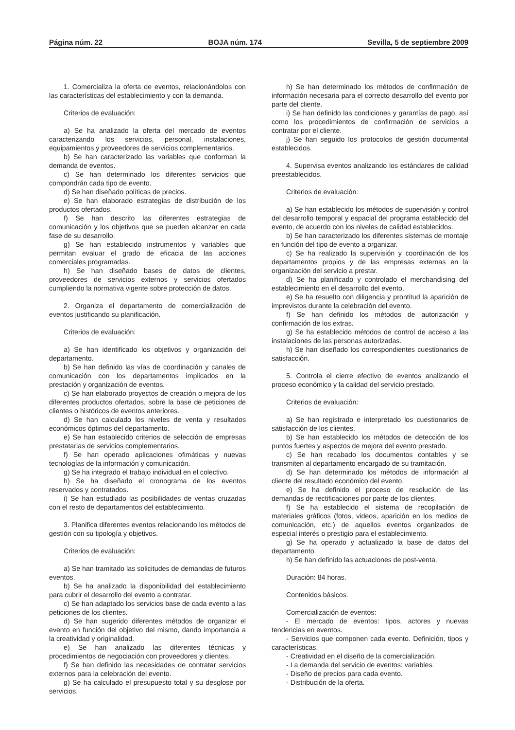Página núm. 22 BOJA núm. 174 Sevilla, 5 de septiembre 2009
1. Comercializa la oferta de eventos, relacionándolos con las características del establecimiento y con la demanda.
Criterios de evaluación:
a) Se ha analizado la oferta del mercado de eventos caracterizando los servicios, personal, instalaciones, equipamientos y proveedores de servicios complementarios.
b) Se han caracterizado las variables que conforman la demanda de eventos.
c) Se han determinado los diferentes servicios que compondrán cada tipo de evento.
d) Se han diseñado políticas de precios.
e) Se han elaborado estrategias de distribución de los productos ofertados.
f) Se han descrito las diferentes estrategias de comunicación y los objetivos que se pueden alcanzar en cada fase de su desarrollo.
g) Se han establecido instrumentos y variables que permitan evaluar el grado de eficacia de las acciones comerciales programadas.
h) Se han diseñado bases de datos de clientes, proveedores de servicios externos y servicios ofertados cumpliendo la normativa vigente sobre protección de datos.
2. Organiza el departamento de comercialización de eventos justificando su planificación.
Criterios de evaluación:
a) Se han identificado los objetivos y organización del departamento.
b) Se han definido las vías de coordinación y canales de comunicación con los departamentos implicados en la prestación y organización de eventos.
c) Se han elaborado proyectos de creación o mejora de los diferentes productos ofertados, sobre la base de peticiones de clientes o históricos de eventos anteriores.
d) Se han calculado los niveles de venta y resultados económicos óptimos del departamento.
e) Se han establecido criterios de selección de empresas prestatarias de servicios complementarios.
f) Se han operado aplicaciones ofimáticas y nuevas tecnologías de la información y comunicación.
g) Se ha integrado el trabajo individual en el colectivo.
h) Se ha diseñado el cronograma de los eventos reservados y contratados.
i) Se han estudiado las posibilidades de ventas cruzadas con el resto de departamentos del establecimiento.
3. Planifica diferentes eventos relacionando los métodos de gestión con su tipología y objetivos.
Criterios de evaluación:
a) Se han tramitado las solicitudes de demandas de futuros eventos.
b) Se ha analizado la disponibilidad del establecimiento para cubrir el desarrollo del evento a contratar.
c) Se han adaptado los servicios base de cada evento a las peticiones de los clientes.
d) Se han sugerido diferentes métodos de organizar el evento en función del objetivo del mismo, dando importancia a la creatividad y originalidad.
e) Se han analizado las diferentes técnicas y procedimientos de negociación con proveedores y clientes.
f) Se han definido las necesidades de contratar servicios externos para la celebración del evento.
g) Se ha calculado el presupuesto total y su desglose por servicios.
h) Se han determinado los métodos de confirmación de información necesaria para el correcto desarrollo del evento por parte del cliente.
i) Se han definido las condiciones y garantías de pago, así como los procedimientos de confirmación de servicios a contratar por el cliente.
j) Se han seguido los protocolos de gestión documental establecidos.
4. Supervisa eventos analizando los estándares de calidad preestablecidos.
Criterios de evaluación:
a) Se han establecido los métodos de supervisión y control del desarrollo temporal y espacial del programa establecido del evento, de acuerdo con los niveles de calidad establecidos.
b) Se han caracterizado los diferentes sistemas de montaje en función del tipo de evento a organizar.
c) Se ha realizado la supervisión y coordinación de los departamentos propios y de las empresas externas en la organización del servicio a prestar.
d) Se ha planificado y controlado el merchandising del establecimiento en el desarrollo del evento.
e) Se ha resuelto con diligencia y prontitud la aparición de imprevistos durante la celebración del evento.
f) Se han definido los métodos de autorización y confirmación de los extras.
g) Se ha establecido métodos de control de acceso a las instalaciones de las personas autorizadas.
h) Se han diseñado los correspondientes cuestionarios de satisfacción.
5. Controla el cierre efectivo de eventos analizando el proceso económico y la calidad del servicio prestado.
Criterios de evaluación:
a) Se han registrado e interpretado los cuestionarios de satisfacción de los clientes.
b) Se han establecido los métodos de detección de los puntos fuertes y aspectos de mejora del evento prestado.
c) Se han recabado los documentos contables y se transmiten al departamento encargado de su tramitación.
d) Se han determinado los métodos de información al cliente del resultado económico del evento.
e) Se ha definido el proceso de resolución de las demandas de rectificaciones por parte de los clientes.
f) Se ha establecido el sistema de recopilación de materiales gráficos (fotos, videos, aparición en los medios de comunicación, etc.) de aquellos eventos organizados de especial interés o prestigio para el establecimiento.
g) Se ha operado y actualizado la base de datos del departamento.
h) Se han definido las actuaciones de post-venta.
Duración: 84 horas.
Contenidos básicos.
Comercialización de eventos:
- El mercado de eventos: tipos, actores y nuevas tendencias en eventos.
- Servicios que componen cada evento. Definición, tipos y características.
- Creatividad en el diseño de la comercialización.
- La demanda del servicio de eventos: variables.
- Diseño de precios para cada evento.
- Distribución de la oferta.